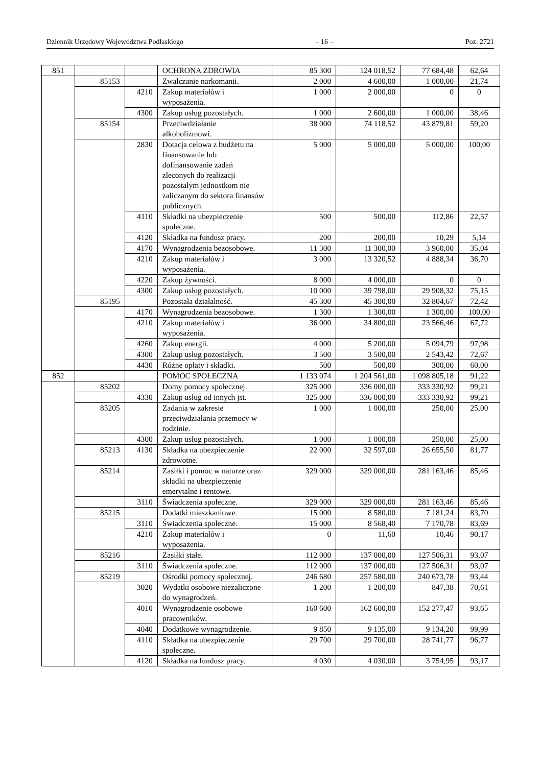Dziennik Urzędowy Województwa Podlaskiego – 16 – Poz. 2721
| 851 | | | OCHRONA ZDROWIA | 85 300 | 124 018,52 | 77 684,48 | 62,64 |
| | 85153 | | Zwalczanie narkomanii. | 2 000 | 4 600,00 | 1 000,00 | 21,74 |
| | | 4210 | Zakup materiałów i wyposażenia. | 1 000 | 2 000,00 | 0 | 0 |
| | | 4300 | Zakup usług pozostałych. | 1 000 | 2 600,00 | 1 000,00 | 38,46 |
| | 85154 | | Przeciwdziałanie alkoholizmowi. | 38 000 | 74 118,52 | 43 879,81 | 59,20 |
| | | 2830 | Dotacja celowa z budżetu na finansowanie lub dofinansowanie zadań zleconych do realizacji pozostałym jednostkom nie zaliczanym do sektora finansów publicznych. | 5 000 | 5 000,00 | 5 000,00 | 100,00 |
| | | 4110 | Składki na ubezpieczenie społeczne. | 500 | 500,00 | 112,86 | 22,57 |
| | | 4120 | Składka na fundusz pracy. | 200 | 200,00 | 10,29 | 5,14 |
| | | 4170 | Wynagrodzenia bezosobowe. | 11 300 | 11 300,00 | 3 960,00 | 35,04 |
| | | 4210 | Zakup materiałów i wyposażenia. | 3 000 | 13 320,52 | 4 888,34 | 36,70 |
| | | 4220 | Zakup żywności. | 8 000 | 4 000,00 | 0 | 0 |
| | | 4300 | Zakup usług pozostałych. | 10 000 | 39 798,00 | 29 908,32 | 75,15 |
| | 85195 | | Pozostała działalność. | 45 300 | 45 300,00 | 32 804,67 | 72,42 |
| | | 4170 | Wynagrodzenia bezosobowe. | 1 300 | 1 300,00 | 1 300,00 | 100,00 |
| | | 4210 | Zakup materiałów i wyposażenia. | 36 000 | 34 800,00 | 23 566,46 | 67,72 |
| | | 4260 | Zakup energii. | 4 000 | 5 200,00 | 5 094,79 | 97,98 |
| | | 4300 | Zakup usług pozostałych. | 3 500 | 3 500,00 | 2 543,42 | 72,67 |
| | | 4430 | Różne opłaty i składki. | 500 | 500,00 | 300,00 | 60,00 |
| 852 | | | POMOC SPOŁECZNA | 1 133 074 | 1 204 561,00 | 1 098 805,18 | 91,22 |
| | 85202 | | Domy pomocy społecznej. | 325 000 | 336 000,00 | 333 330,92 | 99,21 |
| | | 4330 | Zakup usług od innych jst. | 325 000 | 336 000,00 | 333 330,92 | 99,21 |
| | 85205 | | Zadania w zakresie przeciwdziałania przemocy w rodzinie. | 1 000 | 1 000,00 | 250,00 | 25,00 |
| | | 4300 | Zakup usług pozostałych. | 1 000 | 1 000,00 | 250,00 | 25,00 |
| | 85213 | 4130 | Składka na ubezpieczenie zdrowotne. | 22 000 | 32 597,00 | 26 655,50 | 81,77 |
| | 85214 | | Zasiłki i pomoc w naturze oraz składki na ubezpieczenie emerytalne i rentowe. | 329 000 | 329 000,00 | 281 163,46 | 85,46 |
| | | 3110 | Świadczenia społeczne. | 329 000 | 329 000,00 | 281 163,46 | 85,46 |
| | 85215 | | Dodatki mieszkaniowe. | 15 000 | 8 580,00 | 7 181,24 | 83,70 |
| | | 3110 | Świadczenia społeczne. | 15 000 | 8 568,40 | 7 170,78 | 83,69 |
| | | 4210 | Zakup materiałów i wyposażenia. | 0 | 11,60 | 10,46 | 90,17 |
| | 85216 | | Zasiłki stałe. | 112 000 | 137 000,00 | 127 506,31 | 93,07 |
| | | 3110 | Świadczenia społeczne. | 112 000 | 137 000,00 | 127 506,31 | 93,07 |
| | 85219 | | Ośrodki pomocy społecznej. | 246 680 | 257 580,00 | 240 673,78 | 93,44 |
| | | 3020 | Wydatki osobowe niezaliczone do wynagrodzeń. | 1 200 | 1 200,00 | 847,38 | 70,61 |
| | | 4010 | Wynagrodzenie osobowe pracowników. | 160 600 | 162 600,00 | 152 277,47 | 93,65 |
| | | 4040 | Dodatkowe wynagrodzenie. | 9 850 | 9 135,00 | 9 134,20 | 99,99 |
| | | 4110 | Składka na ubezpieczenie społeczne. | 29 700 | 29 700,00 | 28 741,77 | 96,77 |
| | | 4120 | Składka na fundusz pracy. | 4 030 | 4 030,00 | 3 754,95 | 93,17 |